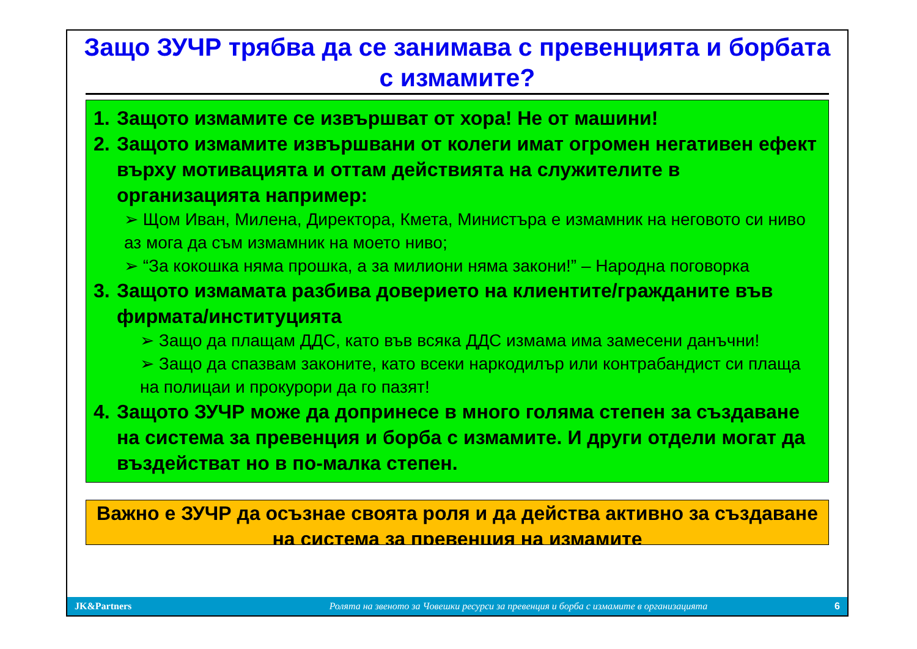Защо ЗУЧР трябва да се занимава с превенцията и борбата с измамите?
1. Защото измамите се извършват от хора! Не от машини!
2. Защото измамите извършвани от колеги имат огромен негативен ефект върху мотивацията и оттам действията на служителите в организацията например:
➢ Щом Иван, Милена, Директора, Кмета, Министъра е измамник на неговото си ниво аз мога да съм измамник на моето ниво;
➢ “За кокошка няма прошка, а за милиони няма закони!” – Народна поговорка
3. Защото измамата разбива доверието на клиентите/гражданите във фирмата/институцията
➢ Защо да плащам ДДС, като във всяка ДДС измама има замесени данъчни!
➢ Защо да спазвам законите, като всеки наркодилър или контрабандист си плаща на полицаи и прокурори да го пазят!
4. Защото ЗУЧР може да допринесе в много голяма степен за създаване на система за превенция и борба с измамите. И други отдели могат да въздействат но в по-малка степен.
Важно е ЗУЧР да осъзнае своята роля и да действа активно за създаване на система за превенция на измамите
JK&Partners Ролята на звеното за Човешки ресурси за превенция и борба с измамите в организацията 6